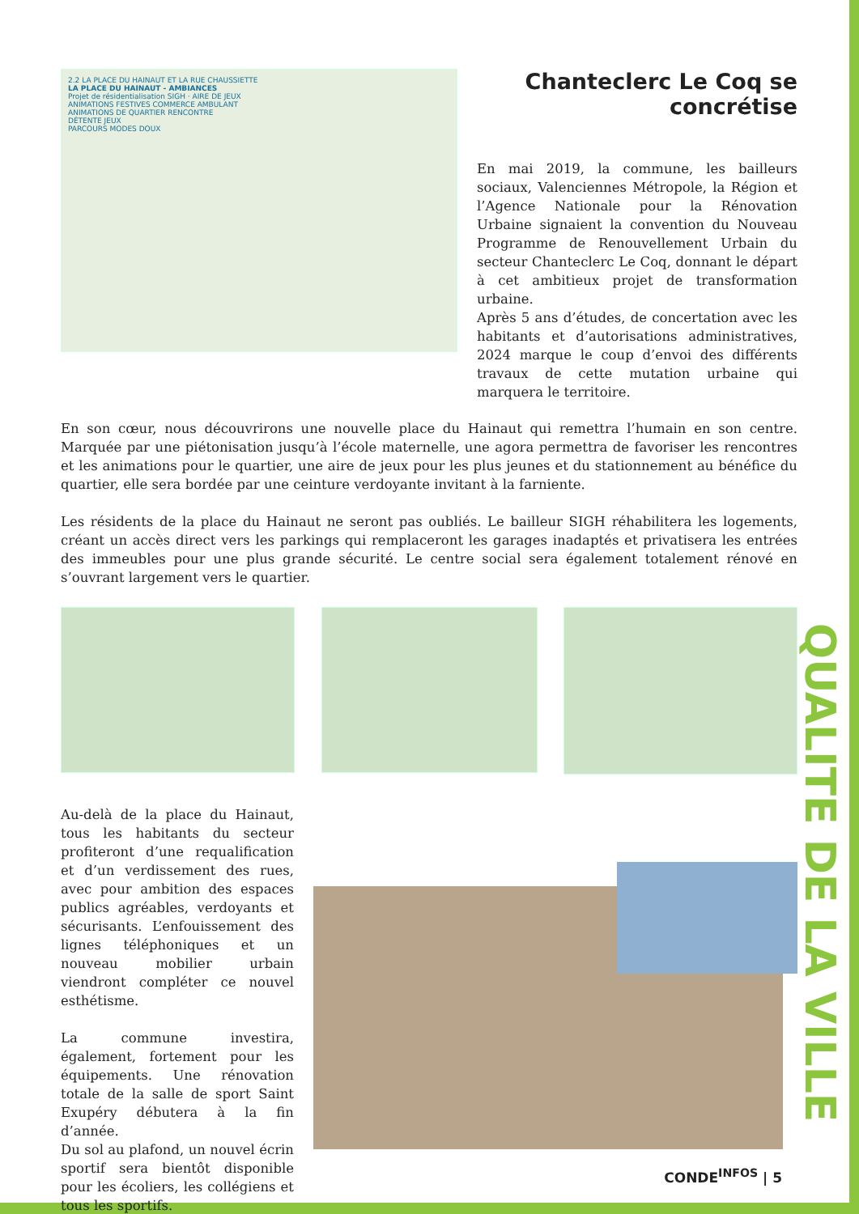QUALITE DE LA VILLE
2.2 LA PLACE DU HAINAUT ET LA RUE CHAUSSIETTE
LA PLACE DU HAINAUT - AMBIANCES
Projet de résidentialisation SIGH · AIRE DE JEUX
ANIMATIONS FESTIVES COMMERCE AMBULANT
ANIMATIONS DE QUARTIER RENCONTRE
DÉTENTE JEUX
PARCOURS MODES DOUX
Chanteclerc Le Coq se concrétise
En mai 2019, la commune, les bailleurs sociaux, Valenciennes Métropole, la Région et l’Agence Nationale pour la Rénovation Urbaine signaient la convention du Nouveau Programme de Renouvellement Urbain du secteur Chanteclerc Le Coq, donnant le départ à cet ambitieux projet de transformation urbaine.
Après 5 ans d’études, de concertation avec les habitants et d’autorisations administratives, 2024 marque le coup d’envoi des différents travaux de cette mutation urbaine qui marquera le territoire.
En son cœur, nous découvrirons une nouvelle place du Hainaut qui remettra l’humain en son centre. Marquée par une piétonisation jusqu’à l’école maternelle, une agora permettra de favoriser les rencontres et les animations pour le quartier, une aire de jeux pour les plus jeunes et du stationnement au bénéfice du quartier, elle sera bordée par une ceinture verdoyante invitant à la farniente.
Les résidents de la place du Hainaut ne seront pas oubliés. Le bailleur SIGH réhabilitera les logements, créant un accès direct vers les parkings qui remplaceront les garages inadaptés et privatisera les entrées des immeubles pour une plus grande sécurité. Le centre social sera également totalement rénové en s’ouvrant largement vers le quartier.
Au-delà de la place du Hainaut, tous les habitants du secteur profiteront d’une requalification et d’un verdissement des rues, avec pour ambition des espaces publics agréables, verdoyants et sécurisants. L’enfouissement des lignes téléphoniques et un nouveau mobilier urbain viendront compléter ce nouvel esthétisme.
La commune investira, également, fortement pour les équipements. Une rénovation totale de la salle de sport Saint Exupéry débutera à la fin d’année.
Du sol au plafond, un nouvel écrin sportif sera bientôt disponible pour les écoliers, les collégiens et tous les sportifs.
CONDE<sup>INFOS</sup> | 5